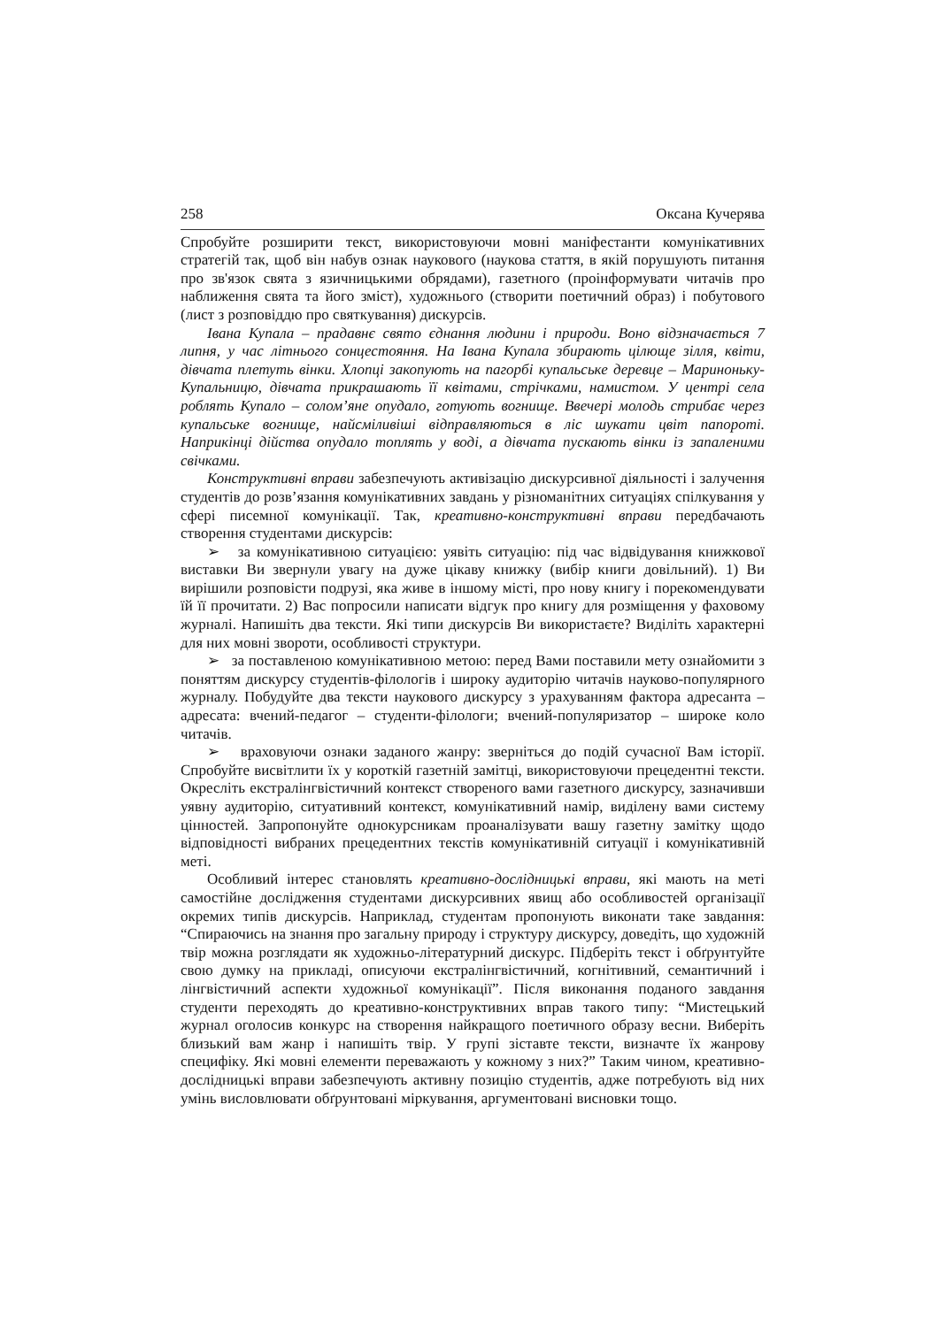258 Оксана Кучерява
Спробуйте розширити текст, використовуючи мовні маніфестанти комунікативних стратегій так, щоб він набув ознак наукового (наукова стаття, в якій порушують питання про зв'язок свята з язичницькими обрядами), газетного (проінформувати читачів про наближення свята та його зміст), художнього (створити поетичний образ) і побутового (лист з розповіддю про святкування) дискурсів.
Івана Купала – прадавнє свято єднання людини і природи. Воно відзначається 7 липня, у час літнього сонцестояння. На Івана Купала збирають цілюще зілля, квіти, дівчата плетуть вінки. Хлопці закопують на пагорбі купальське деревце – Мариноньку-Купальницю, дівчата прикрашають її квітами, стрічками, намистом. У центрі села роблять Купало – солом’яне опудало, готують вогнище. Ввечері молодь стрибає через купальське вогнище, найсміливіші відправляються в ліс шукати цвіт папороті. Наприкінці дійства опудало топлять у воді, а дівчата пускають вінки із запаленими свічками.
Конструктивні вправи забезпечують активізацію дискурсивної діяльності і залучення студентів до розв’язання комунікативних завдань у різноманітних ситуаціях спілкування у сфері писемної комунікації. Так, креативно-конструктивні вправи передбачають створення студентами дискурсів:
➢ за комунікативною ситуацією: уявіть ситуацію: під час відвідування книжкової виставки Ви звернули увагу на дуже цікаву книжку (вибір книги довільний). 1) Ви вирішили розповісти подрузі, яка живе в іншому місті, про нову книгу і порекомендувати їй її прочитати. 2) Вас попросили написати відгук про книгу для розміщення у фаховому журналі. Напишіть два тексти. Які типи дискурсів Ви використаєте? Виділіть характерні для них мовні звороти, особливості структури.
➢ за поставленою комунікативною метою: перед Вами поставили мету ознайомити з поняттям дискурсу студентів-філологів і широку аудиторію читачів науково-популярного журналу. Побудуйте два тексти наукового дискурсу з урахуванням фактора адресанта – адресата: вчений-педагог – студенти-філологи; вчений-популяризатор – широке коло читачів.
➢ враховуючи ознаки заданого жанру: зверніться до подій сучасної Вам історії. Спробуйте висвітлити їх у короткій газетній замітці, використовуючи прецедентні тексти. Окресліть екстралінгвістичний контекст створеного вами газетного дискурсу, зазначивши уявну аудиторію, ситуативний контекст, комунікативний намір, виділену вами систему цінностей. Запропонуйте однокурсникам проаналізувати вашу газетну замітку щодо відповідності вибраних прецедентних текстів комунікативній ситуації і комунікативній меті.
Особливий інтерес становлять креативно-дослідницькі вправи, які мають на меті самостійне дослідження студентами дискурсивних явищ або особливостей організації окремих типів дискурсів. Наприклад, студентам пропонують виконати таке завдання: “Спираючись на знання про загальну природу і структуру дискурсу, доведіть, що художній твір можна розглядати як художньо-літературний дискурс. Підберіть текст і обґрунтуйте свою думку на прикладі, описуючи екстралінгвістичний, когнітивний, семантичний і лінгвістичний аспекти художньої комунікації”. Після виконання поданого завдання студенти переходять до креативно-конструктивних вправ такого типу: “Мистецький журнал оголосив конкурс на створення найкращого поетичного образу весни. Виберіть близький вам жанр і напишіть твір. У групі зіставте тексти, визначте їх жанрову специфіку. Які мовні елементи переважають у кожному з них?” Таким чином, креативно-дослідницькі вправи забезпечують активну позицію студентів, адже потребують від них умінь висловлювати обґрунтовані міркування, аргументовані висновки тощо.